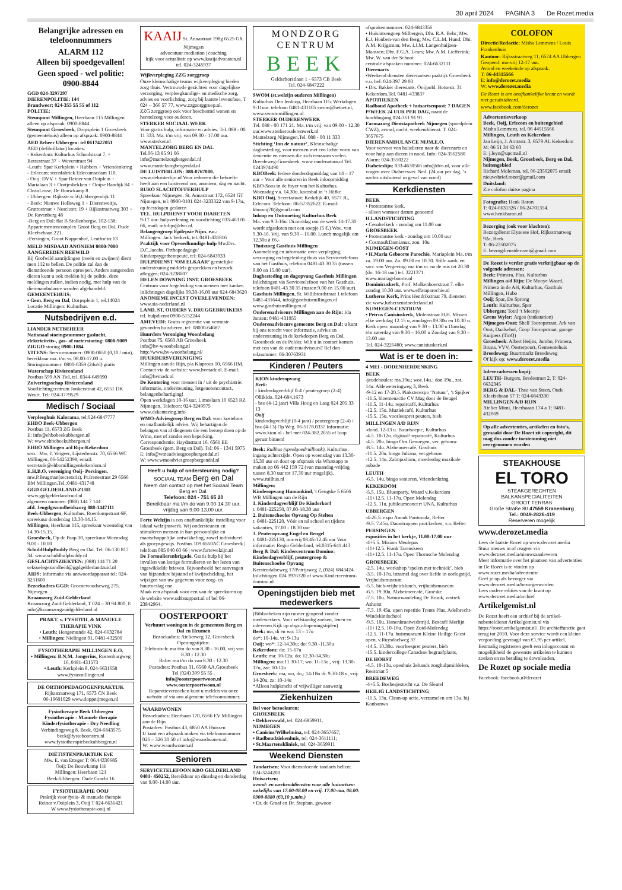30 april 2024 PAGINA 3 De Rozet.media
Belangrijke adressen en telefoonnummers
ALARM 112
Alleen bij spoedgevallen!
Geen spoed - wel politie: 0900-8844
GGD 024-3297297
DIERENPOLITIE: 144
Brandweer: 024-355 55 55 of 112
POLITIE:
Steunpunt Millingen, Heerbaan 115 Millingen alleen op afspraak: 0900-8844
Steunpunt Groesbeek, Dorpsplein 1 Groesbeek (gemeentehuis) alleen op afspraak: 0900-8844
AED Beheer Ubbergen: tel 0617422051
AED (defibrillator) locaties:
- Kekerdom: Kulturhus Schoolstraat 7, + Botsestraat 37 + Weverstraat 94
-Leuth: Spar Kerkplein + Hubbers + Vriendenkring
- Erlecom: steenfabriek Erlecomsedam 110,
- Ooij: DVV + Spar Reiner van Ooiplein + Marialaan 3 + Oortjeshekken + Ooijse Bandijk 84 + CleanLease, De Bouwkamp 8
- Ubbergen: Rijksstr.w.56,Ubbergendijk 11
- Beek: Nieuwe Holleweg 1 + Dierenweitje, Gruttostraat + Nesciostr. 19 + Rijksstraatweg 303 + De Ravenberg 48
-Berg en Dal: flat B Stollenbergw. 102-138; Appartementencomplex Groot Berg en Dal, Oude Kleefsebaan 221,
-Persingen, Groot Kuppenhof, Leuthsestr.13
MELD MISDAAD ANONIEM 0800-7000
AANGEREDEN REEWILD
Bij Grofwild aanrijdingen (reeën en zwijnen) dient men 112 te bellen. De politie zal dan de dienstdoende persoon oproepen. Andere aangereden dieren kunt u ook melden bij de politie, deze meldingen zullen, indien nodig, met hulp van de dierenambulance worden afgehandeld.
GEMEENTEHUIS:
• Gem. Berg en Dal, Dorpsplein 1, tel.14024 Locatie Millingen: Kulturhus.
Nutsbedrijven e.d.
LIANDER NETBEHEER
Nationaal storingsnummer gaslucht, elektriciteits-, gas- of meterstoring: 0800-9009
ZIGGO storing 0900-1884
VITENS: Servicenummer: 0900-0650 (0,10 / min), bereikbaar ma. t/m vr. 08.00-17.00 u. Storingsnummer: 0800-0359 (24u/d) gratis
Waterschap Rivierenland
Postbus 599 AN Tiel, tel. 0344-649090
Zuiveringsschap Rivierenland
Voorlichtingcentrum Jonkerstraat 42, 6551 DK Weurt. Tel: 024-3779529
Medisch / Sociaal
Verpleeghuis Kalorama, tel:024-6847777
EHBO Beek-Ubbergen
Postbus 11, 6573 ZG Beek
E: info@ehbobeekubbergen.nl
W: www.ehbobeekubbergen.nl
EHBO Millingen a/d Rijn-Kekerdom
secr.: Mw. J. Vergeer, Lijsterbesstr. 70, 6566 WC Millingen, 06-54252398, email: secretaris@ehbomillingenkekerdom.nl
E.H.B.O. vereniging Ooij- Persingen.
mw.P.Brugman(secretaris), Pr.Irenestraat 29 6566 BM Millingen.Tel.:0481-431748
GGD GELDERLAND-ZUID
www.ggdgelderlandzuid.nl
algemeen nummer: (088) 144 7 144
afd. Jeugdgezondheidszorg 088-1447111
Beek-Ubbergen, Kulturhus, Roerdompstraat 6F, spreekuur donderdag 13.30-14.15.
Millingen, Heerbaan 115, spreekuur woensdag van 14.30-15.15.
Groesbeek, Op de Paap 10, spreekuur Woensdag 9.00 - 10.00
SchuldHulpBuddy Berg en Dal. Tel. 06-130 817 34. www.schuldhulpbuddy.nl
GESLACHTSZIEKTEN: (088) 144 71 20 seksuelegezondheid@ggdgelderlandzuid.nl
AIDS: Informatie via antwoordapparaat tel: 024-3231600
Bezoekadres GGD: Groenewoudseweg 275, Nijmegen
Kraamzorg Zuid-Gelderland
Kraamzorg Zuid-Gelderland, T 024 – 30 94 800, E info@kraamzorgzuidgelderland.nl
PRAKT. v. FYSIOTH. & MANUELE THERAPIE VINK
• Leuth: Hengemunde 42, 024-6632784
• Millingen: Nielingen 91, 0481-432500
FYSIOTHERAPIE MILLINGEN E.O.
• Millingen: B.N.M. Jongerius, Rustenburgweg 16, 0481-431573
• Leuth: Kerkplein 8, 024-6631658
www.fysiomillingen.nl
DE ORTHOPEDAGOGENPRAKTIJK
Rijksstraatweg 171, 6573 CN Beek
06-19601029 www.doppnijmegen.nl
Fysiotherapie Beek Ubbergen
Fysiotherapie - Manuele therapie
Kinderfysiotherapie - Dry Needling
Verbindingsweg 8, Beek, 024-6843575
beek@fysioboonstra.nl
www.fysiotherapiebeekubbergen.nl
DIËTISTENPRAKTIJK EvE
Mw. E. van Etteger T: 06.44330685
Ooij: De Bouwkamp 1H
Millingen: Heerbaan 121
Beek-Ubbergen: Oude Gracht 16
FYSIOTHERAPIE OOIJ
Praktijk voor fysio- & manuele therapie
Reiner v.Ooiplein 3, Ooij T 024-6631421
W www.fysiotherapie-ooij.nl
KAAIJ St. Annastraat 198g 6525 GX Nijmegen
advocatuur mediation | coaching
kijk voor actualiteit op www.kaaijadvocaten.nl
tel. 024-3245937
Wijkverpleging ZZG zorggroep
Onze kleinschalige teams wijkverpleging bieden zorg thuis. Vertrouwde gezichten voor dagelijkse verzorging, verpleegkundige- en medische zorg, advies en voorlichting, zorg bij laatste levensfase. T 024 – 366 57 77, www.zzgzorggroep.nl.
ZZG zorggroep ook voor beschermd wonen en herstelzorg voor ouderen.
STERKER SOCIAAL WERK
Voor gratis hulp, informatie en advies. Tel. 088 - 00 11 333. Ma. t/m vrij. van 09.00 - 17.00 uur. www.sterker.nl
MANTELZORG BERG EN DAL
Tel.06-13 85 91 06
info@mantelzorgbergendal.nl
www.mantelzorgbergendal.nl
DE LUISTERLIJN: 088-0767000.
www.deluisterlijn.nl Voor iedereen die behoefte heeft aan een luisterend oor, anoniem, dag en nacht.
BURO SLACHTOFFERHULP
Spreekuur Nijmegen: St. Annastraat 172, 6524 GT Nijmegen, tel: 0900-0101 024-3233322 van 9-17u., op feestdagen gesloten
TEL. HULPDIENST VOOR DIABETEN
9-17 uur: hulpverlening en voorlichting 033-463 05 66, mail: infolijn@dvn.nl.
Belangengroep Epilepsie Nijm. e.o.:
Millingen: Jack Verkerk, tel: 0481-431816
Praktijk voor Opvoedkundige hulp Mw.Drs. D.C.Jacobs, Orthopedagoge/ Kinderpsygotherapeute, tel: 024-6843933
HULPDIENST ‘OM ELKAAR’ geestelijke ondersteuning middels gesprekken en bezoek afleggen; 024-3238607
HELEN DOWNING INST. GROESBEEK
Centrum voor begeleiding van mensen met kanker. Inlichtingen dagelijks 09.30-16.00 uur 024-6843620
ANONIEME INCEST OVERLEVENDEN:
www.sia-nederland.nl
LAND. ST. OUDERS V. DRUGGEBRUIKERS
tel. hulpdienst 0900-5152244
AMEVEDI: Gratis registratie van vermiste gevonden huisdieren, tel: 08000-64687
Huurders Vereniging Woonbelang
Postbus 75, 6560 AB Groesbeek
info@hv-woonbelang.nl
http://www.hv-woonbelang.nl/
HUURDERSVERENIGING
Millingen aan de Rijn, p/a Klaproos 10, 6566 HM. Contact via de website: www.hvmadr.nl. E-mail: info@hvmadr.nl
De Kentering voor mensen in / uit de psychiatrie: informatie, ondersteuning, lotgenotencontact, belangenbehartiging!
Open werkdagen 10-16 uur, Limoslaan 10 6523 RZ Nijmegen, Telefoon: 024-3249975 www.dekentering.info
WMO-Adviesgroep Berg en Dal: voor kosteloos en onafhankelijk advies. Wij behartigen de belangen van al diegenen die een beroep doen op de Wmo, met of zonder een beperking. Correspondentie: Haydnstraat 16, 6561 EE Groesbeek (gem. Berg en Dal). Tel: 06 - 1341 5975
E: info@wmoadviesgroepbergendal.nl
W: www.wmoadviesgroepbergendal.nl
Heeft u hulp of ondersteuning nodig?
SOCIAAL TEAM Berg en Dal
Neem dan contact op met het Sociaal Team Berg en Dal.
Telefoon: 024 - 751 65 20
Bereikbaar ma t/m do van 9.00-14.30 uur, vrijdag van 9.00-13.00 uur.
Forte Welzijn is een onafhankelijke instelling voor lokaal welzijnswerk. Wij ondersteunen en stimuleren mensen in hun persoonlijke en maatschappelijke ontwikkeling, zowel individueel als groepsgewijs. Postbus 109 6560AC Groesbeek | telefoon 085 040 60 66 | www.fortewelzijn.nl
De Formulierenbrigade. Gratis hulp bij het invullen van lastige formulieren en het lezen van ingewikkelde brieven. Bijvoorbeeld het aanvragen van bijzondere bijstand of kwijtschelding, het wijzigen van uw gegevens voor zorg- en huurtoeslag enz.
Maak een afspraak voor een van de spreekuren op de website www.sshbsupport.nl of bel 06-23842964.
OOSTERPOORT
Verhuurt woningen in de gemeenten Berg en Dal en Heumen
Bezoekadres: Atelierweg 12, Groesbeek
Openingstijden:
Telefonisch: ma t/m do van 8.30 - 16.00, vrij van 8.30 - 12.30
Balie: ma t/m do van 8.30 - 12.30
Postadres: Postbus 31, 6560 AA,Groesbeek
Tel (024) 399 55 55 .
info@oosterpoortwoon.nl
www.oosterpoortwoon.nl
Reparatieverzoeken kunt u melden via onze website of via ons algemene telefoonnummer.
WAARDWONEN
Bezoekadres: Heerbaan 170, 6566 EV Millingen aan de Rijn
Postadres: Postbus 43, 6850 AA Huissen
U kunt een afspraak maken via telefoonnummer 026 – 326 30 50 of info@waardwonen.nl.
W: www.waardwonen.nl
Senioren
SERVICETELEFOON KBO GELDERLAND 0481- 450252, Bereikbaar op dinsdag en donderdag van 9.00-14.00 uur.
MONDZORG CENTRUM
BEEK
Gelderhorstlaan 1 - 6573 CB Beek
Tel. 024-6847222
SWOM (st.welzijn ouderen Millingen)
Kulturhus Den Ienloop, Heerbaan 115. Werkdagen 9-11uur. telefoon 0481-431105 swom@hetnet.nl, www.swom-millingen.nl
STERKER OUDERENWERK
Tel. 088 - 00 171 21. Ma. t/m vrij. van 09.00 - 12.30 uur.www.sterkerouderenwerk.nl
Mantelzorg Nijmegen,Tel. 088 - 00 11 333
Stichting ‘Inn de natuur’, Kleinschalige dagbesteding, voor mensen met een lichte vorm van dementie en mensen die zich eenzaam voelen. Breedeweg-Groesbeek. www.inndenatuur.nl Tel. 0243974490
KBOBeek: Iedere donderdagmiddag van 14 – 17 uur – Voor alle senioren in Beek inloopmiddag KBO-Soos in de foyer van het Kulturhus. Woensdag v.a. 14.30u. koersbal in ‘t Höfke
KBO Ooij. Secretariaat: Kerkdijk 40, 6577 JL, Erlecom. Telefoon: 06-57352622. E-mail: kboooij70@gmail.com
Inloop en Ontmoeting Kulturhus Beek
Ma. van 9.3-16u. Di.middag om de week 14-17.30 wordt afgesloten met een soepje (5 €.) Woe. van 9.30-16. Vrij. van 9.30 – 16.00. Lunch mogelijk om 12.30u à €6,-
Thuiszorg Gasthuis Millingen
Aanmelding en informatie over verpleging, verzorging en begeleiding thuis via Servicetelefoon van het Gasthuis, telefoon 0481-43 30 35 (tussen 9.00 en 15.00 uur).
Dagbesteding en dagopvang Gasthuis Millingen
Inlichtingen via Servicetelefoon van het Gasthuis, telefoon 0481-43 30 35 (tussen 9.00 en 15.00 uur).
Gasthuis Millingen, St. Willibrordstraat 1 telefoon 0481-431644, info@gasthuismillingen.nl www.gasthuismillingen.nl
Ouderenadviseurs Millingen aan de Rijn: Ida Jansen: 0481-431955
Ouderenadviseurs gemeente Berg en Dal: u kunt bij ons terecht voor informatie, advies en ondersteuning in de kerkdorpen Berg en Dal, Groesbeek en de Polder. Wilt u in contact komen met een van de ouderenadviseurs? Bel dan tel.nummer: 06-30763931
Kinderen / Peuters
KION kinderopvang
Beek:
- kinderdagverblijf 0-4 / peutergroep (2-4) Ollikido. 024-684.1673
- bso (4-12 jaar) Villa Hoog en Laag 024 205 33 13
Ooij
kinderdagverblijf (0-4 jaar) / peutergroep (2-4) / bso (4-13) Op Weg. 06-5178.0337 Informatie: www.kion.nl - bel met 024-382.2655 of loop gerust binnen!
Beek: Ruilhus (speelgoedruilbank), Kulturhus, ingang achterzijde. Open op woensdag van 13.30-15.30 uur en door op afspraak via Whatsapp te maken op 06 442 159 72 (van maandag-vrijdag tussen 8.30 uur tot 17.30 uur mogelijk). www.ruilhus.nl
Millingen:
Kinderopvang Humankind, 't Gengske 5 6566 WB Millingen aan de Rijn
1. Kinderdagverblijf De Kinderkorf
t. 0481-225250, 07.00-18.30 uur
2. Buitenschoolse Opvang Op Stelten
t. 0481-225120. Vóór en ná school en tijdens vakanties, 07.00 - 18.30 uur
3. Peuteropvang Engel en Bengel
t. 0481-225130, ma-vrij 08.45-12.45 uur Voor informatie: Regio Gelderland, tel.0315-641.443
Berg & Dal: Kindercentrum Domino: Kinderdagverblijf, peutergroep & Buitenschoolse Opvang
Kerstendalseweg 17/Patrijsweg 2, (024) 6843424. Inlichtingen 024 3976320 of www.Kindercentrum-domino.nl
Openingstijden bieb met medewerkers
(Bibliotheken zijn ruimer geopend zonder medewerkers. Voor zelfstandig zoeken, lenen en inleveren.Kijk op obgz.nl/openingstijden)
Beek: ma, di en wo: 13 – 17u
do*: 10-14u, vr: 9-13u
Ooij: wo*: 12-14.30u; do: 9.30 -11.30u
Kekerdom: do: 15-17u
Leuth: ma: 10-12u, do: 12.30-14.30u
Millingen: ma:11.30-17; wo: 11-13u., vrij: 13.30-17u, zat: 10-12u
Groesbeek: ma, wo, do,: 14-18u di: 9.30-18 u, vrij: 14-20u, za: 10-14u
*Alleen hulpkracht of vrijwilliger aanwezig
Ziekenhuizen
Bel voor bezoekuren:
GROESBEEK
• Dekkerswald, tel: 024-6859911.
NIJMEGEN
• Canisius/Wilhelmina, tel: 024-3657657;
• Radboudziekenhuis, tel: 024-3611111;
• St.Maartenskliniek, tel: 024-3659911
Weekend Diensten
Tandartsen: Voor dienstdoende tandarts bellen: 024-3244200
Huisartsen:
avond- en weekenddiensten voor alle huisartsen: wekelijks van 17.00-08.00 en vrij. 17.00-ma. 08.00: 0900-8880 (€0,10 p.min.)
• Dr. de Graaf en Dr. Stephan, gewoon
afsprakennummer: 024-6843356
• Huisartsengoep Milbergen, Dhr. R.A. Behr; Mw. E.J. Houben-van den Berg; Mw. C.L.M. Hund; Dhr. A.M. Krijgsman; Mw. I.J.M. Langenhuijzen-Maassen; Dhr. F.G.A. Leurs; Mw. A.M. Liefferink; Mw. W. van der Schoot.
centrale afspraken nummer: 024-6632111
Dierenarts
•Weekend diensten dierenartsen praktijk Groesbeek e.o. bel: 024-397 29 00
• Drs. Bakker dierenarts. Ooijpold. Botsestr. 31 Kekerdom,Tel. 0481-433837
APOTHEKEN
Radboud Apotheek + huisartsenpost: 7 DAGEN P/WEEK 24 UUR PER DAG, naast de hoofdingang 024-361 91 91
Farmazorg Dienstapotheek Nijmegen (spoedplein CWZ), avond, nacht, weekenddienst. T: 024-3657675
DIERENAMBULANCE NIJM.E.O.
Voor vervoer van huisdieren naar de dierenarts en voor hulp aan dieren in nood. Info: 024-3562580 Alarm: 024-3550222
Diabeteslijn: 033-4630566 info@dvn.nl, voor alle vragen over Diabetesver. Ned. (24 uur per dag, ‘s nachts uitsluitend in geval van nood)
Kerkdiensten
BEEK
• Protestantse kerk,
- alleen wanneer datum genoemd
H.LANDSTICHTING
• Cenakelkerk - zondag om 11.00 uur
GROESBEEK
• Protestantse kerk - zondag om 10.00 uur
• Cosmas&Damianus, zon. 10u
NIJMEGEN-OOST
• H.Maria Geboorte Parochie, Mariaplein Ma. t/m za. 19.00 uur. Zo. 09.00 en 10.30. Stille aanb. en sacr. van Vergeving: ma t/m vr. na de mis tot 20.30 (do. 16-18 uur) tel: 3221371. www.mariageboorte.nl
Dominicuskerk, Prof. Molkenboerstraat 7. elke zondag 10.30 uur. www.effataparochie.nl
Lutherse Kerk, Prins Hendrikstraat 79, diensten zie www.lutherszuidnederland.nl
NIJMEGEN-CENTRUM
• Petrus Canisiuskerk, Molenstraat H.H. Missen elke werkdag 12.15 u, zondagen 09.30u en 10.30 u.
Kerk open: maandag van 9.30 – 13.00 u Dinsdag t/m zaterdag van 9.30 – 16.00 u Zondag van 9.30 – 13.00 uur
Tel. 024-3226480; www.canisiuskerk.nl
Wat is er te doen in:
4 MEI - DODENHERDENKING
BEEK
-jeudeboules: ma.19u.; woe.14u.; don.19u., zat. 14u. Aldeweteringweg 3, Beek
-9-12 en 17-20.5. Pinksterexpo ‘Natuur’, ‘t Spijker
-11.5. bloemenactie CV Mag door de Beugel
-11.5. 11-14u. repaircafé, Kulturhus
-12.5. 15u. Muziekcafé, Kulturhus
-15.5. 15u. voorleespret peuters, bieb
MILLINGEN A/D RIJN
-dond. 12-13 u. Buurtsoepie, Kulturhus
-4.5. 10-12u. digitaal+repaircafé, Kulturhus
-4.5. 20u. bingo Ons Genoegen, ver. gebouw
-8.5. 14u. Alzheimercafé, Gasthuis
-11.5. 20u. bingo Juliana, ver.gebouw
-12.5. 14u. Zalmpodium, moederdag muzikale aubade
LEUTH
-6.5. 14u. bingo senioren, Vriendenkring
KEKERDOM
-5.5. 15u. Bluesparty, Waard v.Kekerdom
-11+12.5. 11-17u. Open Molendag
-12.5. 11u. jubileumconcert UNA, Kulturhus
UBBERGEN
-4-26.5. expo Anouk Pantovola, Refter
-9.5. 7.45u. Dauwtrappen prot.kerken, v.a. Refter
PERSINGEN
exposities in het kerkje, 11.00-17.00 uur
-4+5.5. Miriam Meulepas
-11+12.5. Frank Tarenskeen
-11+12.5. 11-17u. Open Thornsche Molendag
GROESBEEK
-2.5. 14u. workshop ‘spelen met techniek’, bieb
-3.5. 10-17u. inzamel dag over liefde in oorlogstijd, Vrijheidsmuseum
-5.5. bieb-vrijheidslunch, vrijheidsmuseum
-6.5. 19.30u. Alzheimercafé, Groeske
-7.5. 10u. Natuurwandeling De Bruuk, vertrek Ashorst
-7.5. 19.45u. open repetitie Trente Plus, Adelbrecht-Windekindschool
-9.5. 10u. Hanenkraaiwedstrijd, Boscafé Merlijn
-11+12.5. 10-16u. Open Zuid-Molendag
-12.5. 11-17u. huismuseum Kleine Heilige Geest open, v.Ruysdaelweg 37
-14.5. 10.30u. voorleespret peuters, bieb
-15.5. kindercollege Canadese begraafplaats,
DE HORST
-4.5. 10-13u. openhuis 2ehands zorghulpmiddelen, Reestraat 5
BREEDEWEG
-4+5.5. Bosbesjestocht v.a. De Sleutel
HEILIG LANDSTICHTING
-11.5. 13u. Clean-up actie, verzamelen om 13u. bij Konbanwa
COLOFON
Directie/Redactie: Misha Lemmens / Louis Frankenhuis
Kantoor: Rijksstraatweg 11, 6574 AA Ubbergen
Geopend: ma-vrij 12-17 uur.
Avond en weekeinde op afspraak.
T: 06-44515566
E: info@derozet.media
W: www.derozet.media
De Rozet is een onafhankelijke krant en wordt niet gesubsidieerd.
www.facebook.com/derozet
Advertentieverkoop
Beek, Ooij, Erlecom en buitengebied
Misha Lemmens, tel. 06 44515566
Millingen, Leuth en Kekerdom
Jan Leijn, J. Arntzstr. 3, 6579 AL Kekerdom
M: 06 51 34 63 60
E: j.leyn@upcmail.nl
Nijmegen, Beek, Groesbeek, Berg en Dal, buitengebied
Richard Moleman, tel. 06-23502075 email: nieuwsbrief.rozet@gmail.com
Duitsland:
Zie colofon duitse pagina
Fotografie: Henk Baron
T: 024-6631326 / 06-24701354.
www.henkbaron.nl
Bezorging (ook voor klachten):
Bezorgdienst Elyseese Hof, Rijksstraatweg 92a, Beek
T: 06-23502075
E: bezorgdienstderozet@gmail.com
De Rozet is verder gratis verkrijgbaar op de volgende adressen:
Beek: Primera, Plus, Kulturhus
Millingen a/d Rijn: De Mooye Waard, Primera in de AH, Kulturhus, Gasthuis Millingen, Hubo
Ooij: Spar, De Sprong
Leuth: Kulturhus, Spar
Ubbergen: Total ‘t Meertje
Grens Wyler: Argos (tankstation)
Nijmegen-Oost: Shell Tooropstraat, Ark van Oost, Daalsehof, Coop Tooropstraat, garage Kuijpers (TinQ)
Groesbeek: Albert Heijns, Jumbo, Primera, Bruna, VVV, Oosterpoort, Gemeentehuis
Breedeweg: Buurtmarkt Breedeweg
Of kijk op: www.derozet.media
Inleveradressen kopij:
LEUTH- Burgers, Bredestraat 2, T: 024-6632345
BERG & DAL- Theo van Steen, Oude Kleefsebaan 57 T: 024-6843330
MILLINGEN A/D RIJN
Atelier Mimi, Heerbaaan 174 a T: 0481- 432069
Op alle advertenties, artikelen en foto’s, gemaakt door De Rozet zit copyright, dit mag dus zonder toestemming niet overgenomen worden
STEAKHOUSE
EL TORO
STEAKGERECHTEN
BALKANSPECIALITEITEN
GROOT TERRAS
Große Straße 80 47559 Kranenburg
Tel.: 0049-2826-419
Reserveren mogelijk
www.derozet.media
Lees de laatste Rozet op www.derozet.media
Stuur nieuws in of reageer via www.derozet.media/nieuwsaanleveren
Meer informatie over het plaatsen van advertenties in De Rozet is te vinden op www.rozet.media/advertentie
Geef je op als bezorger via www.derozet.media/bezorgerworden
Lees oudere edities van de krant op www.derozet.media/archief
Artikelgemist.nl
De Rozet heeft een archief bij de artikel-nabesteldienst Artikelgemist.nl via https://rozet.artikelgemist.nl/. De archieffunctie gaat terug tot 2010. Voor deze service wordt een kleine vergoeding gevraagd van €1,95 per artikel. Eenmalig registreren geeft een inlogaccount en mogelijkheid de gewenste artikelen te kunnen zoeken en na betaling te downloaden.
De Rozet op sociale media
Facebook: facebook.nl/derozet